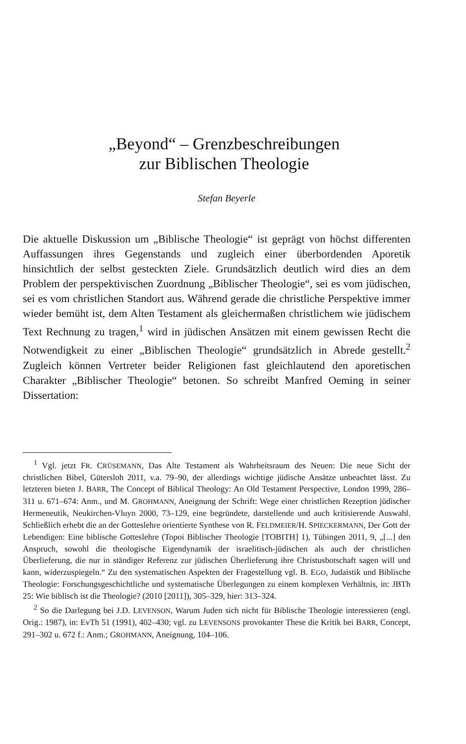„Beyond“ – Grenzbeschreibungen
zur Biblischen Theologie
Stefan Beyerle
Die aktuelle Diskussion um „Biblische Theologie“ ist geprägt von höchst differenten Auffassungen ihres Gegenstands und zugleich einer überbordenden Aporetik hinsichtlich der selbst gesteckten Ziele. Grundsätzlich deutlich wird dies an dem Problem der perspektivischen Zuordnung „Biblischer Theologie“, sei es vom jüdischen, sei es vom christlichen Standort aus. Während gerade die christliche Perspektive immer wieder bemüht ist, dem Alten Testament als gleichermaßen christlichem wie jüdischem Text Rechnung zu tragen,<sup>1</sup> wird in jüdischen Ansätzen mit einem gewissen Recht die Notwendigkeit zu einer „Biblischen Theologie“ grundsätzlich in Abrede gestellt.<sup>2</sup> Zugleich können Vertreter beider Religionen fast gleichlautend den aporetischen Charakter „Biblischer Theologie“ betonen. So schreibt Manfred Oeming in seiner Dissertation:
<sup>1</sup> Vgl. jetzt FR. CRÜSEMANN, Das Alte Testament als Wahrheitsraum des Neuen: Die neue Sicht der christlichen Bibel, Gütersloh 2011, v.a. 79–90, der allerdings wichtige jüdische Ansätze unbeachtet lässt. Zu letzteren bieten J. BARR, The Concept of Biblical Theology: An Old Testament Perspective, London 1999, 286–311 u. 671–674: Anm., und M. GROHMANN, Aneignung der Schrift: Wege einer christlichen Rezeption jüdischer Hermeneutik, Neukirchen-Vluyn 2000, 73–129, eine begründete, darstellende und auch kritisierende Auswahl. Schließlich erhebt die an der Gotteslehre orientierte Synthese von R. FELDMEIER/H. SPIECKERMANN, Der Gott der Lebendigen: Eine biblische Gotteslehre (Topoi Biblischer Theologie [TOBITH] 1), Tübingen 2011, 9, „[...] den Anspruch, sowohl die theologische Eigendynamik der israelitisch-jüdischen als auch der christlichen Überlieferung, die nur in ständiger Referenz zur jüdischen Überlieferung ihre Christusbotschaft sagen will und kann, widerzuspiegeln.“ Zu den systematischen Aspekten der Fragestellung vgl. B. EGO, Judaistik und Biblische Theologie: Forschungsgeschichtliche und systematische Überlegungen zu einem komplexen Verhältnis, in: JBTh 25: Wie biblisch ist die Theologie? (2010 [2011]), 305–329, hier: 313–324.
<sup>2</sup> So die Darlegung bei J.D. LEVENSON, Warum Juden sich nicht für Biblische Theologie interessieren (engl. Orig.: 1987), in: EvTh 51 (1991), 402–430; vgl. zu LEVENSONS provokanter These die Kritik bei BARR, Concept, 291–302 u. 672 f.: Anm.; GROHMANN, Aneignung, 104–106.